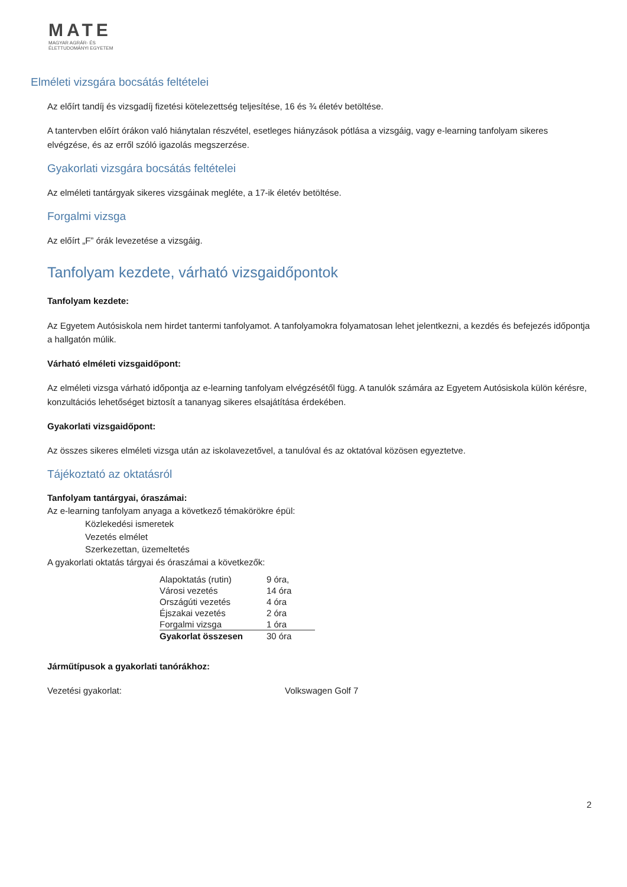MATE
MAGYAR AGRÁR- ÉS
ÉLETTUDOMÁNYI EGYETEM
Elméleti vizsgára bocsátás feltételei
Az előírt tandíj és vizsgadíj fizetési kötelezettség teljesítése, 16 és ¾ életév betöltése.
A tantervben előírt órákon való hiánytalan részvétel, esetleges hiányzások pótlása a vizsgáig, vagy e-learning tanfolyam sikeres elvégzése, és az erről szóló igazolás megszerzése.
Gyakorlati vizsgára bocsátás feltételei
Az elméleti tantárgyak sikeres vizsgáinak megléte, a 17-ik életév betöltése.
Forgalmi vizsga
Az előírt „F” órák levezetése a vizsgáig.
Tanfolyam kezdete, várható vizsgaidőpontok
Tanfolyam kezdete:
Az Egyetem Autósiskola nem hirdet tantermi tanfolyamot. A tanfolyamokra folyamatosan lehet jelentkezni, a kezdés és befejezés időpontja a hallgatón múlik.
Várható elméleti vizsgaidőpont:
Az elméleti vizsga várható időpontja az e-learning tanfolyam elvégzésétől függ. A tanulók számára az Egyetem Autósiskola külön kérésre, konzultációs lehetőséget biztosít a tananyag sikeres elsajátítása érdekében.
Gyakorlati vizsgaidőpont:
Az összes sikeres elméleti vizsga után az iskolavezetővel, a tanulóval és az oktatóval közösen egyeztetve.
Tájékoztató az oktatásról
Tanfolyam tantárgyai, óraszámai:
Az e-learning tanfolyam anyaga a következő témakörökre épül:
Közlekedési ismeretek
Vezetés elmélet
Szerkezettan, üzemeltetés
A gyakorlati oktatás tárgyai és óraszámai a következők:
| Alapoktatás (rutin) | 9 óra, |
| Városi vezetés | 14 óra |
| Országúti vezetés | 4 óra |
| Éjszakai vezetés | 2 óra |
| Forgalmi vizsga | 1 óra |
| Gyakorlat összesen | 30 óra |
Járműtípusok a gyakorlati tanórákhoz:
Vezetési gyakorlat: Volkswagen Golf 7
2